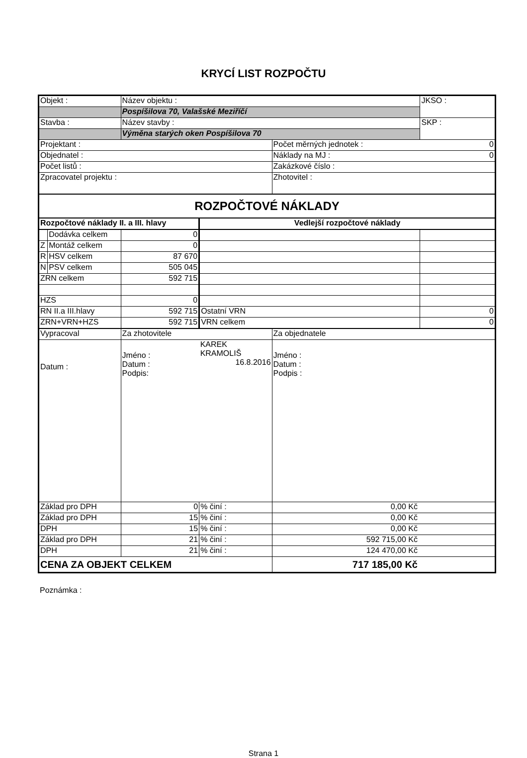KRYCÍ LIST ROZPOČTU
| Objekt : | | Název objektu : | | | JKSO : |
| | | Pospíšilova 70, Valašské Meziříčí | | | |
| Stavba : | | Název stavby : | | | SKP : |
| | | Výměna starých oken Pospíšilova 70 | | | |
| Projektant : | | | | Počet měrných jednotek : 0 | |
| Objednatel : | | | | Náklady na MJ : 0 | |
| Počet listů : | | | | Zakázkové číslo : | |
| Zpracovatel projektu : | | | | Zhotovitel : | |
| ROZPOČTOVÉ NÁKLADY | | | | | |
| Rozpočtové náklady II. a III. hlavy | | | Vedlejší rozpočtové náklady | | |
| | Dodávka celkem | 0 | | | |
| Z | Montáž celkem | 0 | | | |
| R | HSV celkem | 87 670 | | | |
| N | PSV celkem | 505 045 | | | |
| ZRN celkem | | 592 715 | | | |
| HZS | | 0 | | | |
| RN II.a III.hlavy | | 592 715 | Ostatní VRN | | 0 |
| ZRN+VRN+HZS | | 592 715 | VRN celkem | | 0 |
| Vypracoval | | Za zhotovitele | | Za objednatele | |
| Datum : | | Jméno : Datum : Podpis: | KAREK KRAMOLIŠ 16.8.2016 | Jméno : Datum : Podpis : | |
| Základ pro DPH | | 0 | % činí : | 0,00 Kč | |
| Základ pro DPH | | 15 | % činí : | 0,00 Kč | |
| DPH | | 15 | % činí : | 0,00 Kč | |
| Základ pro DPH | | 21 | % činí : | 592 715,00 Kč | |
| DPH | | 21 | % činí : | 124 470,00 Kč | |
| CENA ZA OBJEKT CELKEM | | | | 717 185,00 Kč | |
Poznámka :
Strana 1